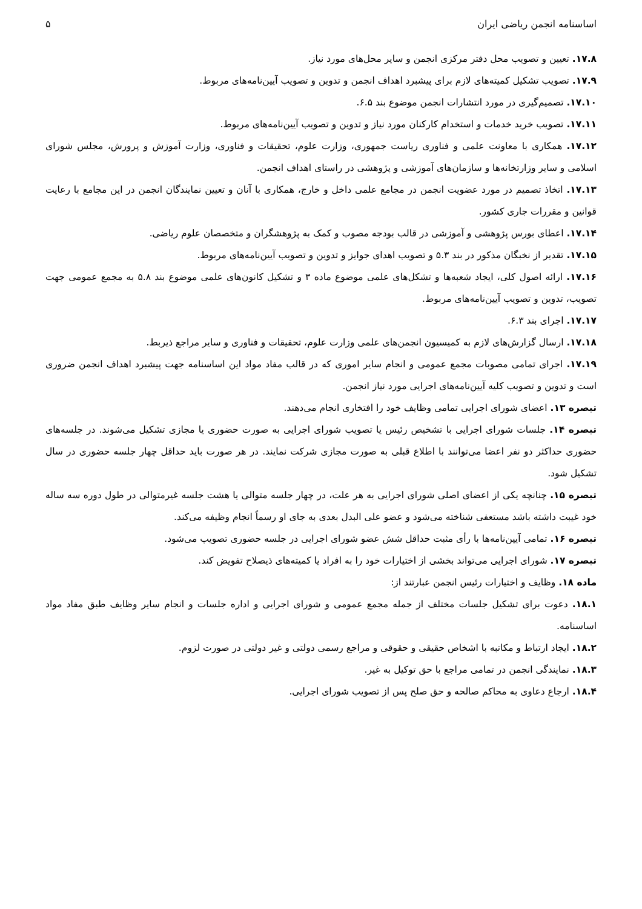اساسنامه انجمن ریاضی ایران ۵
۱۷.۸. تعیین و تصویب محل دفتر مرکزی انجمن و سایر محل‌های مورد نیاز.
۱۷.۹. تصویب تشکیل کمیته‌های لازم برای پیشبرد اهداف انجمن و تدوین و تصویب آیین‌نامه‌های مربوط.
۱۷.۱۰. تصمیم‌گیری در مورد انتشارات انجمن موضوع بند ۶.۵.
۱۷.۱۱. تصویب خرید خدمات و استخدام کارکنان مورد نیاز و تدوین و تصویب آیین‌نامه‌های مربوط.
۱۷.۱۲. همکاری با معاونت علمی و فناوری ریاست جمهوری، وزارت علوم، تحقیقات و فناوری، وزارت آموزش و پرورش، مجلس شورای اسلامی و سایر وزارتخانه‌ها و سازمان‌های آموزشی و پژوهشی در راستای اهداف انجمن.
۱۷.۱۳. اتخاذ تصمیم در مورد عضویت انجمن در مجامع علمی داخل و خارج، همکاری با آنان و تعیین نمایندگان انجمن در این مجامع با رعایت قوانین و مقررات جاری کشور.
۱۷.۱۴. اعطای بورس پژوهشی و آموزشی در قالب بودجه مصوب و کمک به پژوهشگران و متخصصان علوم ریاضی.
۱۷.۱۵. تقدیر از نخبگان مذکور در بند ۵.۳ و تصویب اهدای جوایز و تدوین و تصویب آیین‌نامه‌های مربوط.
۱۷.۱۶. ارائه اصول کلی، ایجاد شعبه‌ها و تشکل‌های علمی موضوع ماده ۳ و تشکیل کانون‌های علمی موضوع بند ۵.۸ به مجمع عمومی جهت تصویب، تدوین و تصویب آیین‌نامه‌های مربوط.
۱۷.۱۷. اجرای بند ۶.۳.
۱۷.۱۸. ارسال گزارش‌های لازم به کمیسیون انجمن‌های علمی وزارت علوم، تحقیقات و فناوری و سایر مراجع ذیربط.
۱۷.۱۹. اجرای تمامی مصوبات مجمع عمومی و انجام سایر اموری که در قالب مفاد مواد این اساسنامه جهت پیشبرد اهداف انجمن ضروری است و تدوین و تصویب کلیه آیین‌نامه‌های اجرایی مورد نیاز انجمن.
تبصره ۱۳. اعضای شورای اجرایی تمامی وظایف خود را افتخاری انجام می‌دهند.
تبصره ۱۴. جلسات شورای اجرایی با تشخیص رئیس یا تصویب شورای اجرایی به صورت حضوری یا مجازی تشکیل می‌شوند. در جلسه‌های حضوری حداکثر دو نفر اعضا می‌توانند با اطلاع قبلی به صورت مجازی شرکت نمایند. در هر صورت باید حداقل چهار جلسه حضوری در سال تشکیل شود.
تبصره ۱۵. چنانچه یکی از اعضای اصلی شورای اجرایی به هر علت، در چهار جلسه متوالی یا هشت جلسه غیرمتوالی در طول دوره سه ساله خود غیبت داشته باشد مستعفی شناخته می‌شود و عضو علی البدل بعدی به جای او رسماً انجام وظیفه می‌کند.
تبصره ۱۶. تمامی آیین‌نامه‌ها با رأی مثبت حداقل شش عضو شورای اجرایی در جلسه حضوری تصویب می‌شود.
تبصره ۱۷. شورای اجرایی می‌تواند بخشی از اختیارات خود را به افراد یا کمیته‌های ذیصلاح تفویض کند.
ماده ۱۸. وظایف و اختیارات رئیس انجمن عبارتند از:
۱۸.۱. دعوت برای تشکیل جلسات مختلف از جمله مجمع عمومی و شورای اجرایی و اداره جلسات و انجام سایر وظایف طبق مفاد مواد اساسنامه.
۱۸.۲. ایجاد ارتباط و مکاتبه با اشخاص حقیقی و حقوقی و مراجع رسمی دولتی و غیر دولتی در صورت لزوم.
۱۸.۳. نمایندگی انجمن در تمامی مراجع با حق توکیل به غیر.
۱۸.۴. ارجاع دعاوی به محاکم صالحه و حق صلح پس از تصویب شورای اجرایی.